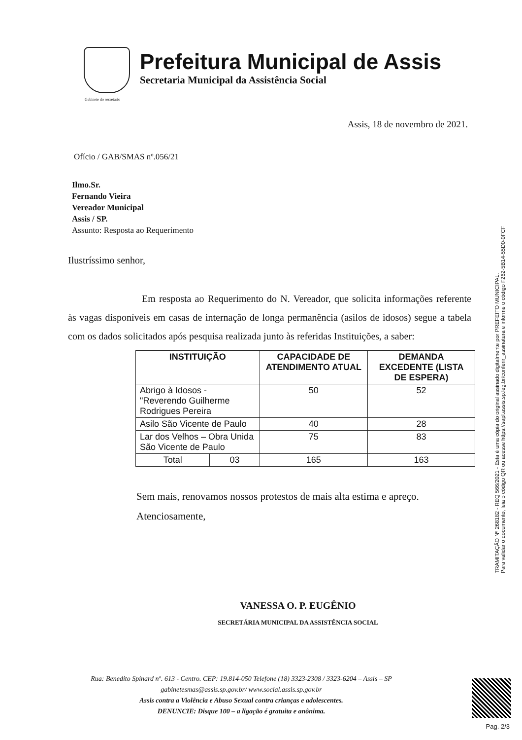Prefeitura Municipal de Assis
Secretaria Municipal da Assistência Social
Gabinete do secretario
Assis, 18 de novembro de 2021.
Ofício / GAB/SMAS nº.056/21
Ilmo.Sr.
Fernando Vieira
Vereador Municipal
Assis / SP.
Assunto: Resposta ao Requerimento
Ilustríssimo senhor,
Em resposta ao Requerimento do N. Vereador, que solicita informações referente às vagas disponíveis em casas de internação de longa permanência (asilos de idosos) segue a tabela com os dados solicitados após pesquisa realizada junto às referidas Instituições, a saber:
| INSTITUIÇÃO | | CAPACIDADE DE ATENDIMENTO ATUAL | DEMANDA EXCEDENTE (LISTA DE ESPERA) |
| --- | --- | --- | --- |
| Abrigo à Idosos - "Reverendo Guilherme Rodrigues Pereira | | 50 | 52 |
| Asilo São Vicente de Paulo | | 40 | 28 |
| Lar dos Velhos – Obra Unida São Vicente de Paulo | | 75 | 83 |
| Total | 03 | 165 | 163 |
Sem mais, renovamos nossos protestos de mais alta estima e apreço.
Atenciosamente,
VANESSA O. P. EUGÊNIO
SECRETÁRIA MUNICIPAL DA ASSISTÊNCIA SOCIAL
Rua: Benedito Spinard nº. 613 - Centro. CEP: 19.814-050 Telefone (18) 3323-2308 / 3323-6204 – Assis – SP
gabinetesmas@assis.sp.gov.br/ www.social.assis.sp.gov.br
Assis contra a Violência e Abuso Sexual contra crianças e adolescentes.
DENUNCIE: Disque 100 – a ligação é gratuita e anônima.
TRAMITAÇÃO Nº 268182 - REQ 566/2021 - Esta é uma cópia do original assinado digitalmente por PREFEITO MUNICIPAL.
Para validar o documento, leia o código QR ou acesse https://sapl.assis.sp.leg.br/conferir_assinatura e informe o código F262-5B14-55D0-0FCF
Pag. 2/3